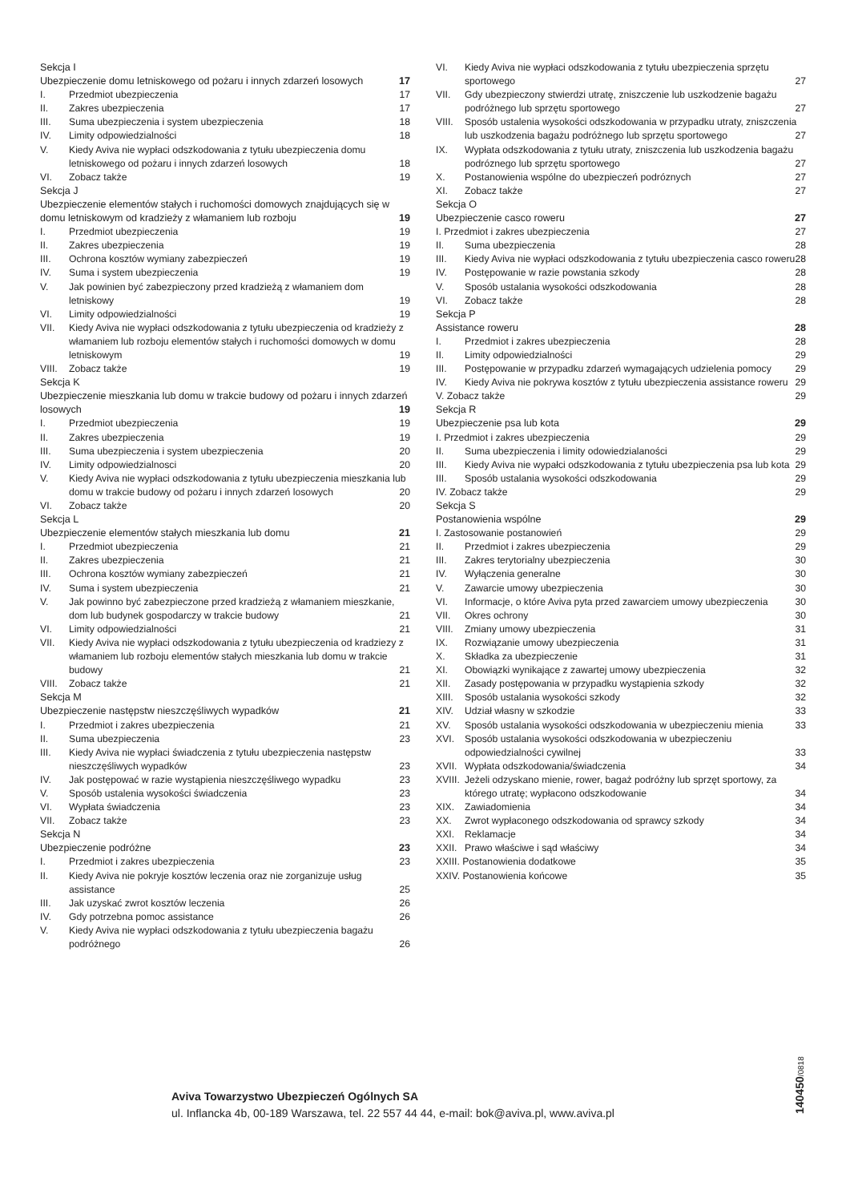Sekcja I
Ubezpieczenie domu letniskowego od pożaru i innych zdarzeń losowych 17
I. Przedmiot ubezpieczenia 17
II. Zakres ubezpieczenia 17
III. Suma ubezpieczenia i system ubezpieczenia 18
IV. Limity odpowiedzialności 18
V. Kiedy Aviva nie wypłaci odszkodowania z tytułu ubezpieczenia domu letniskowego od pożaru i innych zdarzeń losowych 18
VI. Zobacz także 19
Sekcja J
Ubezpieczenie elementów stałych i ruchomości domowych znajdujących się w domu letniskowym od kradzieży z włamaniem lub rozboju 19
I. Przedmiot ubezpieczenia 19
II. Zakres ubezpieczenia 19
III. Ochrona kosztów wymiany zabezpieczeń 19
IV. Suma i system ubezpieczenia 19
V. Jak powinien być zabezpieczony przed kradzieżą z włamaniem dom letniskowy 19
VI. Limity odpowiedzialności 19
VII. Kiedy Aviva nie wypłaci odszkodowania z tytułu ubezpieczenia od kradzieży z włamaniem lub rozboju elementów stałych i ruchomości domowych w domu letniskowym 19
VIII. Zobacz także 19
Sekcja K
Ubezpieczenie mieszkania lub domu w trakcie budowy od pożaru i innych zdarzeń losowych 19
I. Przedmiot ubezpieczenia 19
II. Zakres ubezpieczenia 19
III. Suma ubezpieczenia i system ubezpieczenia 20
IV. Limity odpowiedzialnosci 20
V. Kiedy Aviva nie wypłaci odszkodowania z tytułu ubezpieczenia mieszkania lub domu w trakcie budowy od pożaru i innych zdarzeń losowych 20
VI. Zobacz także 20
Sekcja L
Ubezpieczenie elementów stałych mieszkania lub domu 21
I. Przedmiot ubezpieczenia 21
II. Zakres ubezpieczenia 21
III. Ochrona kosztów wymiany zabezpieczeń 21
IV. Suma i system ubezpieczenia 21
V. Jak powinno być zabezpieczone przed kradzieżą z włamaniem mieszkanie, dom lub budynek gospodarczy w trakcie budowy 21
VI. Limity odpowiedzialności 21
VII. Kiedy Aviva nie wypłaci odszkodowania z tytułu ubezpieczenia od kradziezy z włamaniem lub rozboju elementów stałych mieszkania lub domu w trakcie budowy 21
VIII. Zobacz także 21
Sekcja M
Ubezpieczenie następstw nieszczęśliwych wypadków 21
I. Przedmiot i zakres ubezpieczenia 21
II. Suma ubezpieczenia 23
III. Kiedy Aviva nie wypłaci świadczenia z tytułu ubezpieczenia następstw nieszczęśliwych wypadków 23
IV. Jak postępować w razie wystąpienia nieszczęśliwego wypadku 23
V. Sposób ustalenia wysokości świadczenia 23
VI. Wypłata świadczenia 23
VII. Zobacz także 23
Sekcja N
Ubezpieczenie podróżne 23
I. Przedmiot i zakres ubezpieczenia 23
II. Kiedy Aviva nie pokryje kosztów leczenia oraz nie zorganizuje usług assistance 25
III. Jak uzyskać zwrot kosztów leczenia 26
IV. Gdy potrzebna pomoc assistance 26
V. Kiedy Aviva nie wypłaci odszkodowania z tytułu ubezpieczenia bagażu podróżnego 26
VI. Kiedy Aviva nie wypłaci odszkodowania z tytułu ubezpieczenia sprzętu sportowego 27
VII. Gdy ubezpieczony stwierdzi utratę, zniszczenie lub uszkodzenie bagażu podróżnego lub sprzętu sportowego 27
VIII. Sposób ustalenia wysokości odszkodowania w przypadku utraty, zniszczenia lub uszkodzenia bagażu podróżnego lub sprzętu sportowego 27
IX. Wypłata odszkodowania z tytułu utraty, zniszczenia lub uszkodzenia bagażu podróznego lub sprzętu sportowego 27
X. Postanowienia wspólne do ubezpieczeń podróznych 27
XI. Zobacz także 27
Sekcja O
Ubezpieczenie casco roweru 27
I. Przedmiot i zakres ubezpieczenia 27
II. Suma ubezpieczenia 28
III. Kiedy Aviva nie wypłaci odszkodowania z tytułu ubezpieczenia casco roweru 28
IV. Postępowanie w razie powstania szkody 28
V. Sposób ustalania wysokości odszkodowania 28
VI. Zobacz także 28
Sekcja P
Assistance roweru 28
I. Przedmiot i zakres ubezpieczenia 28
II. Limity odpowiedzialności 29
III. Postępowanie w przypadku zdarzeń wymagających udzielenia pomocy 29
IV. Kiedy Aviva nie pokrywa kosztów z tytułu ubezpieczenia assistance roweru 29
V. Zobacz także 29
Sekcja R
Ubezpieczenie psa lub kota 29
I. Przedmiot i zakres ubezpieczenia 29
II. Suma ubezpieczenia i limity odowiedzialaności 29
III. Kiedy Aviva nie wypałci odszkodowania z tytułu ubezpieczenia psa lub kota 29
III. Sposób ustalania wysokości odszkodowania 29
IV. Zobacz także 29
Sekcja S
Postanowienia wspólne 29
I. Zastosowanie postanowień 29
II. Przedmiot i zakres ubezpieczenia 29
III. Zakres terytorialny ubezpieczenia 30
IV. Wyłączenia generalne 30
V. Zawarcie umowy ubezpieczenia 30
VI. Informacje, o które Aviva pyta przed zawarciem umowy ubezpieczenia 30
VII. Okres ochrony 30
VIII. Zmiany umowy ubezpieczenia 31
IX. Rozwiązanie umowy ubezpieczenia 31
X. Składka za ubezpieczenie 31
XI. Obowiązki wynikające z zawartej umowy ubezpieczenia 32
XII. Zasady postępowania w przypadku wystąpienia szkody 32
XIII. Sposób ustalania wysokości szkody 32
XIV. Udział własny w szkodzie 33
XV. Sposób ustalania wysokości odszkodowania w ubezpieczeniu mienia 33
XVI. Sposób ustalania wysokości odszkodowania w ubezpieczeniu odpowiedzialności cywilnej 33
XVII. Wypłata odszkodowania/świadczenia 34
XVIII. Jeżeli odzyskano mienie, rower, bagaż podróżny lub sprzęt sportowy, za którego utratę; wypłacono odszkodowanie 34
XIX. Zawiadomienia 34
XX. Zwrot wypłaconego odszkodowania od sprawcy szkody 34
XXI. Reklamacje 34
XXII. Prawo właściwe i sąd właściwy 34
XXIII. Postanowienia dodatkowe 35
XXIV. Postanowienia końcowe 35
Aviva Towarzystwo Ubezpieczeń Ogólnych SA
ul. Inflancka 4b, 00-189 Warszawa, tel. 22 557 44 44, e-mail: bok@aviva.pl, www.aviva.pl
140450/0818